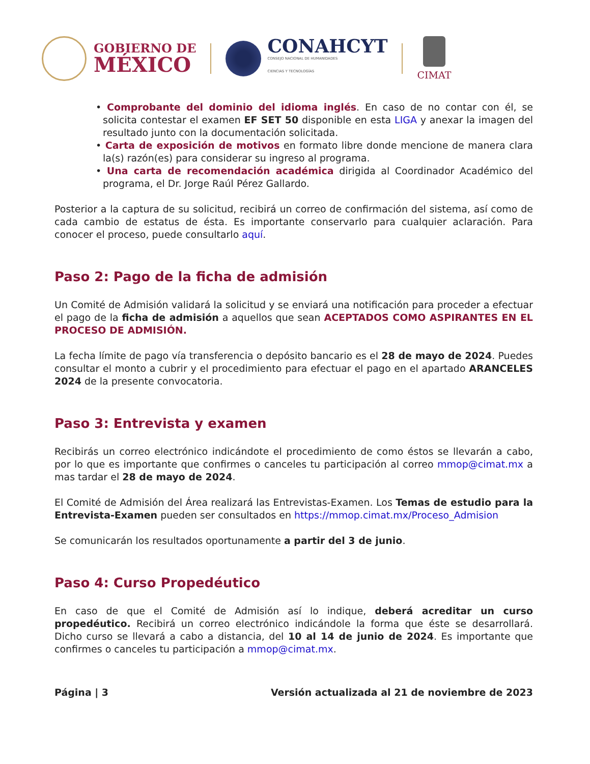GOBIERNO DE
MÉXICO
CONAHCYT
CONSEJO NACIONAL DE HUMANIDADES
CIENCIAS Y TECNOLOGÍAS
CIMAT
• Comprobante del dominio del idioma inglés. En caso de no contar con él, se solicita contestar el examen EF SET 50 disponible en esta LIGA y anexar la imagen del resultado junto con la documentación solicitada.
• Carta de exposición de motivos en formato libre donde mencione de manera clara la(s) razón(es) para considerar su ingreso al programa.
• Una carta de recomendación académica dirigida al Coordinador Académico del programa, el Dr. Jorge Raúl Pérez Gallardo.
Posterior a la captura de su solicitud, recibirá un correo de confirmación del sistema, así como de cada cambio de estatus de ésta. Es importante conservarlo para cualquier aclaración. Para conocer el proceso, puede consultarlo aquí.
Paso 2: Pago de la ficha de admisión
Un Comité de Admisión validará la solicitud y se enviará una notificación para proceder a efectuar el pago de la ficha de admisión a aquellos que sean ACEPTADOS COMO ASPIRANTES EN EL PROCESO DE ADMISIÓN.
La fecha límite de pago vía transferencia o depósito bancario es el 28 de mayo de 2024. Puedes consultar el monto a cubrir y el procedimiento para efectuar el pago en el apartado ARANCELES 2024 de la presente convocatoria.
Paso 3: Entrevista y examen
Recibirás un correo electrónico indicándote el procedimiento de como éstos se llevarán a cabo, por lo que es importante que confirmes o canceles tu participación al correo mmop@cimat.mx a mas tardar el 28 de mayo de 2024.
El Comité de Admisión del Área realizará las Entrevistas-Examen. Los Temas de estudio para la Entrevista-Examen pueden ser consultados en https://mmop.cimat.mx/Proceso_Admision
Se comunicarán los resultados oportunamente a partir del 3 de junio.
Paso 4: Curso Propedéutico
En caso de que el Comité de Admisión así lo indique, deberá acreditar un curso propedéutico. Recibirá un correo electrónico indicándole la forma que éste se desarrollará. Dicho curso se llevará a cabo a distancia, del 10 al 14 de junio de 2024. Es importante que confirmes o canceles tu participación a mmop@cimat.mx.
Página | 3 Versión actualizada al 21 de noviembre de 2023